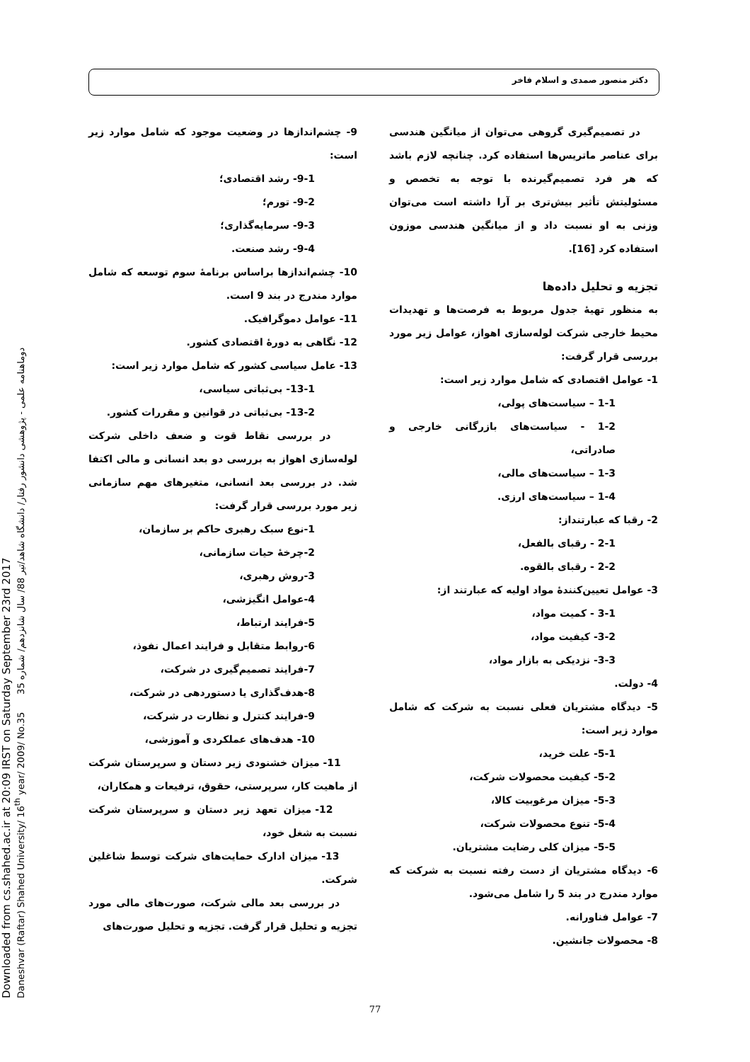Downloaded from cs.shahed.ac.ir at 20:09 IRST on Saturday September 23rd 2017
Daneshvar (Raftar) Shahed University/ 16<sup>th</sup> year/ 2009/ No.35 دوماهنامه علمی - پژوهشی دانشور رفتار/ دانشگاه شاهد/تیر 88/ سال شانزدهم/ شماره 35
دکتر منصور صمدی و اسلام فاخر
در تصمیم‌گیری گروهی می‌توان از میانگین هندسی برای عناصر ماتریس‌ها استفاده کرد. چنانچه لازم باشد که هر فرد تصمیم‌گیرنده با توجه به تخصص و مسئولیتش تأثیر بیش‌تری بر آرا داشته است می‌توان وزنی به او نسبت داد و از میانگین هندسی موزون استفاده کرد [16].
تجزیه و تحلیل داده‌ها
به منظور تهیهٔ جدول مربوط به فرصت‌ها و تهدیدات محیط خارجی شرکت لوله‌سازی اهواز، عوامل زیر مورد بررسی قرار گرفت:
1- عوامل اقتصادی که شامل موارد زیر است:
1-1 – سیاست‌های پولی،
1-2 - سیاست‌های بازرگانی خارجی و صادراتی،
1-3 – سیاست‌های مالی،
1-4 – سیاست‌های ارزی.
2- رقبا که عبارتنداز:
2-1 - رقبای بالفعل،
2-2 - رقبای بالقوه.
3- عوامل تعیین‌کنندهٔ مواد اولیه که عبارتند از:
3-1 - کمیت مواد،
3-2- کیفیت مواد،
3-3- نزدیکی به بازار مواد،
4- دولت.
5- دیدگاه مشتریان فعلی نسبت به شرکت که شامل موارد زیر است:
5-1- علت خرید،
5-2- کیفیت محصولات شرکت،
5-3- میزان مرغوبیت کالا،
5-4- تنوع محصولات شرکت،
5-5- میزان کلی رضایت مشتریان.
6- دیدگاه مشتریان از دست رفته نسبت به شرکت که موارد مندرج در بند 5 را شامل می‌شود.
7- عوامل فناورانه.
8- محصولات جانشین.
9- چشم‌اندازها در وضعیت موجود که شامل موارد زیر است:
9-1- رشد اقتصادی؛
9-2- تورم؛
9-3- سرمایه‌گذاری؛
9-4- رشد صنعت.
10- چشم‌اندازها براساس برنامهٔ سوم توسعه که شامل موارد مندرج در بند 9 است.
11- عوامل دموگرافیک.
12- نگاهی به دورهٔ اقتصادی کشور.
13- عامل سیاسی کشور که شامل موارد زیر است:
13-1- بی‌ثباتی سیاسی،
13-2- بی‌ثباتی در قوانین و مقررات کشور.
در بررسی نقاط قوت و ضعف داخلی شرکت لوله‌سازی اهواز به بررسی دو بعد انسانی و مالی اکتفا شد. در بررسی بعد انسانی، متغیرهای مهم سازمانی زیر مورد بررسی قرار گرفت:
1-نوع سبک رهبری حاکم بر سازمان،
2-چرخهٔ حیات سازمانی،
3-روش رهبری،
4-عوامل انگیزشی،
5-فرایند ارتباط،
6-روابط متقابل و فرایند اعمال نفوذ،
7-فرایند تصمیم‌گیری در شرکت،
8-هدف‌گذاری یا دستوردهی در شرکت،
9-فرایند کنترل و نظارت در شرکت،
10- هدف‌های عملکردی و آموزشی،
11- میزان خشنودی زیر دستان و سرپرستان شرکت از ماهیت کار، سرپرستی، حقوق، ترفیعات و همکاران،
12- میزان تعهد زیر دستان و سرپرستان شرکت نسبت به شغل خود،
13- میزان ادارک حمایت‌های شرکت توسط شاغلین شرکت.
در بررسی بعد مالی شرکت، صورت‌های مالی مورد تجزیه و تحلیل قرار گرفت. تجزیه و تحلیل صورت‌های
77